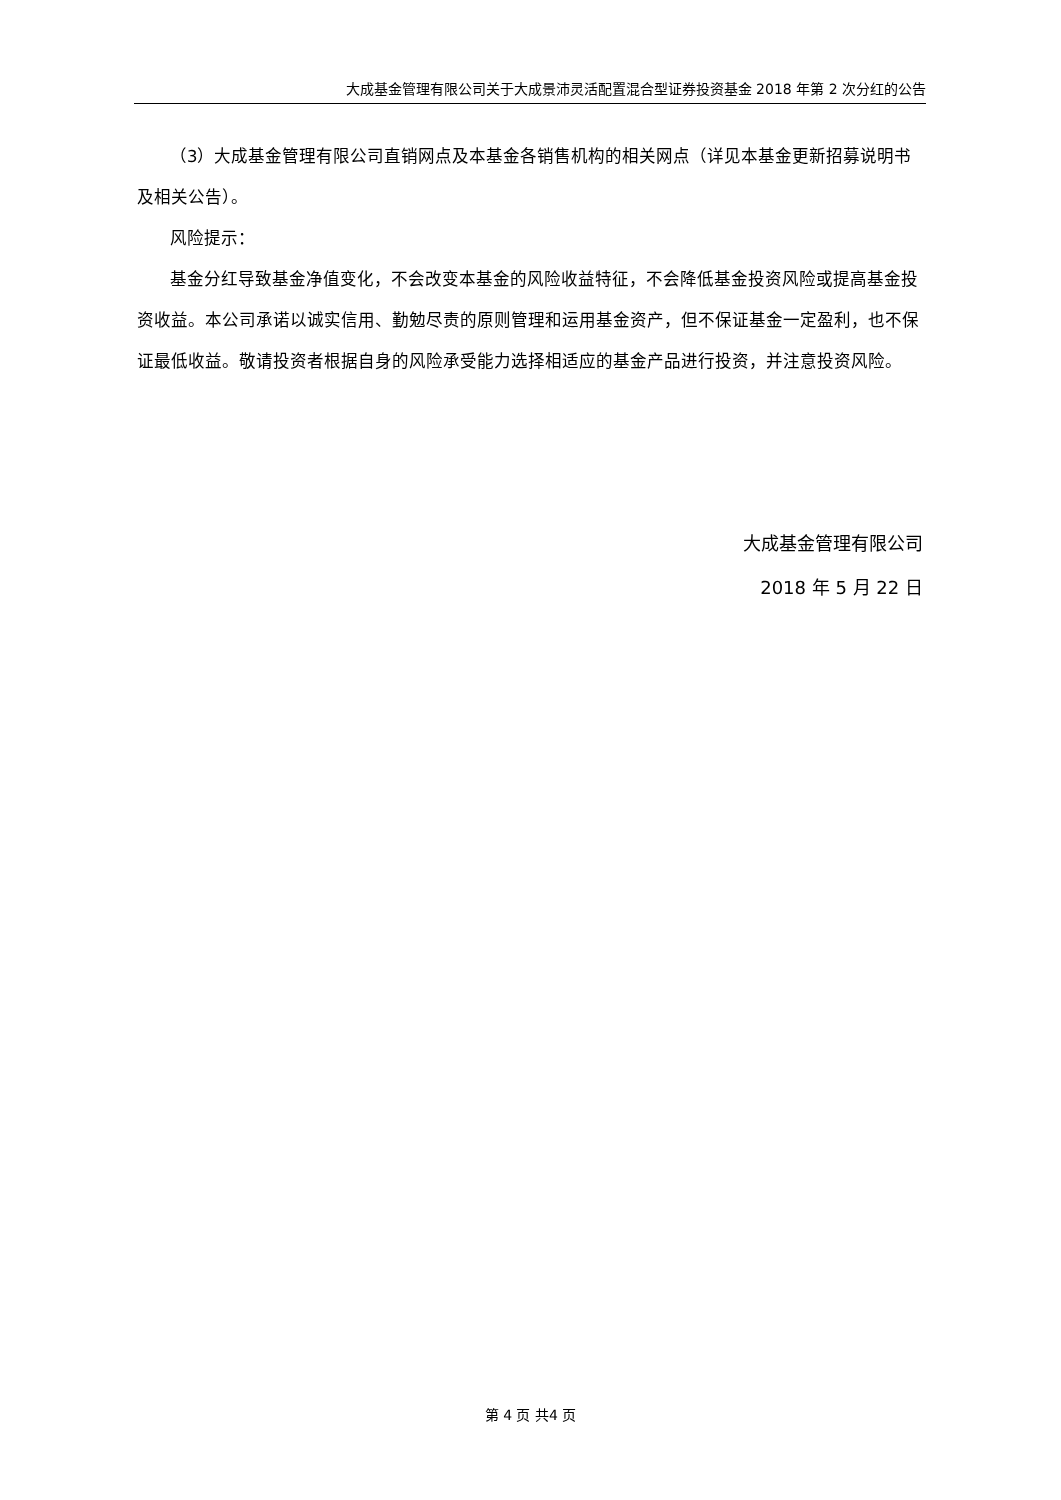大成基金管理有限公司关于大成景沛灵活配置混合型证券投资基金 2018 年第 2 次分红的公告
（3）大成基金管理有限公司直销网点及本基金各销售机构的相关网点（详见本基金更新招募说明书及相关公告）。
风险提示：
基金分红导致基金净值变化，不会改变本基金的风险收益特征，不会降低基金投资风险或提高基金投资收益。本公司承诺以诚实信用、勤勉尽责的原则管理和运用基金资产，但不保证基金一定盈利，也不保证最低收益。敬请投资者根据自身的风险承受能力选择相适应的基金产品进行投资，并注意投资风险。
大成基金管理有限公司
2018 年 5 月 22 日
第 4 页 共4 页